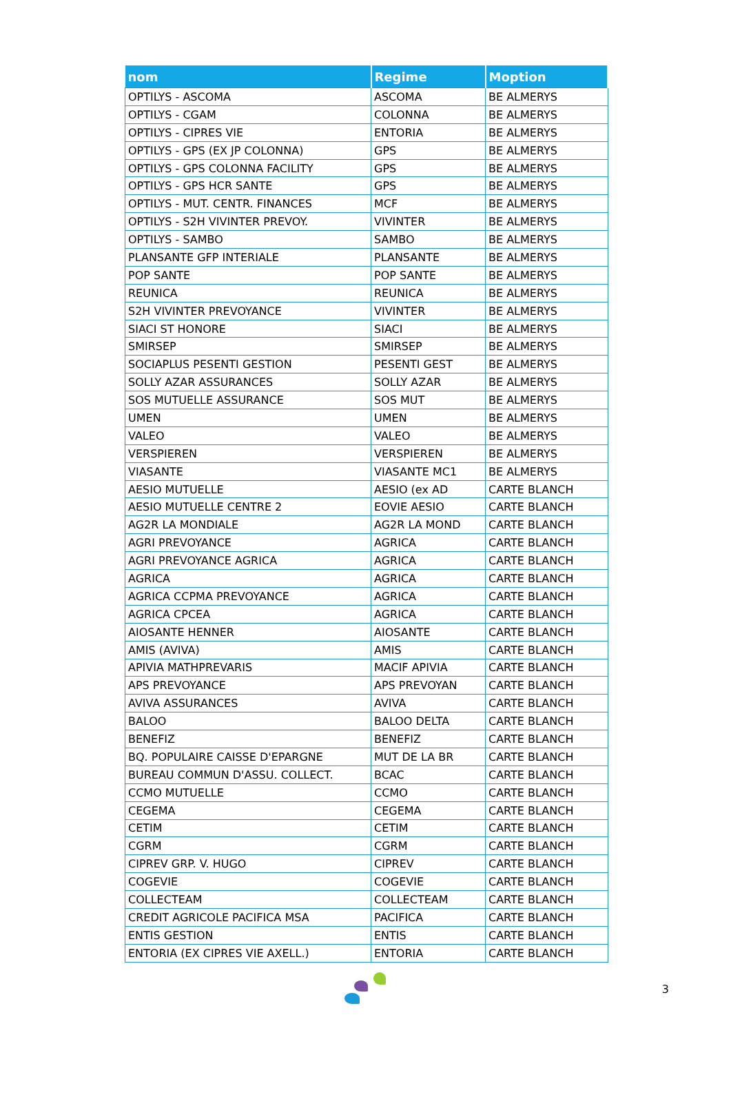| nom | Regime | Moption |
| --- | --- | --- |
| OPTILYS - ASCOMA | ASCOMA | BE ALMERYS |
| OPTILYS - CGAM | COLONNA | BE ALMERYS |
| OPTILYS - CIPRES VIE | ENTORIA | BE ALMERYS |
| OPTILYS - GPS (EX JP COLONNA) | GPS | BE ALMERYS |
| OPTILYS - GPS COLONNA FACILITY | GPS | BE ALMERYS |
| OPTILYS - GPS HCR SANTE | GPS | BE ALMERYS |
| OPTILYS - MUT. CENTR. FINANCES | MCF | BE ALMERYS |
| OPTILYS - S2H VIVINTER PREVOY. | VIVINTER | BE ALMERYS |
| OPTILYS - SAMBO | SAMBO | BE ALMERYS |
| PLANSANTE GFP INTERIALE | PLANSANTE | BE ALMERYS |
| POP SANTE | POP SANTE | BE ALMERYS |
| REUNICA | REUNICA | BE ALMERYS |
| S2H VIVINTER PREVOYANCE | VIVINTER | BE ALMERYS |
| SIACI ST HONORE | SIACI | BE ALMERYS |
| SMIRSEP | SMIRSEP | BE ALMERYS |
| SOCIAPLUS PESENTI GESTION | PESENTI GEST | BE ALMERYS |
| SOLLY AZAR ASSURANCES | SOLLY AZAR | BE ALMERYS |
| SOS MUTUELLE ASSURANCE | SOS MUT | BE ALMERYS |
| UMEN | UMEN | BE ALMERYS |
| VALEO | VALEO | BE ALMERYS |
| VERSPIEREN | VERSPIEREN | BE ALMERYS |
| VIASANTE | VIASANTE MC1 | BE ALMERYS |
| AESIO MUTUELLE | AESIO (ex AD | CARTE BLANCH |
| AESIO MUTUELLE CENTRE 2 | EOVIE AESIO | CARTE BLANCH |
| AG2R LA MONDIALE | AG2R LA MOND | CARTE BLANCH |
| AGRI PREVOYANCE | AGRICA | CARTE BLANCH |
| AGRI PREVOYANCE AGRICA | AGRICA | CARTE BLANCH |
| AGRICA | AGRICA | CARTE BLANCH |
| AGRICA CCPMA PREVOYANCE | AGRICA | CARTE BLANCH |
| AGRICA CPCEA | AGRICA | CARTE BLANCH |
| AIOSANTE HENNER | AIOSANTE | CARTE BLANCH |
| AMIS (AVIVA) | AMIS | CARTE BLANCH |
| APIVIA MATHPREVARIS | MACIF APIVIA | CARTE BLANCH |
| APS PREVOYANCE | APS PREVOYAN | CARTE BLANCH |
| AVIVA ASSURANCES | AVIVA | CARTE BLANCH |
| BALOO | BALOO DELTA | CARTE BLANCH |
| BENEFIZ | BENEFIZ | CARTE BLANCH |
| BQ. POPULAIRE CAISSE D'EPARGNE | MUT DE LA BR | CARTE BLANCH |
| BUREAU COMMUN D'ASSU. COLLECT. | BCAC | CARTE BLANCH |
| CCMO MUTUELLE | CCMO | CARTE BLANCH |
| CEGEMA | CEGEMA | CARTE BLANCH |
| CETIM | CETIM | CARTE BLANCH |
| CGRM | CGRM | CARTE BLANCH |
| CIPREV GRP. V. HUGO | CIPREV | CARTE BLANCH |
| COGEVIE | COGEVIE | CARTE BLANCH |
| COLLECTEAM | COLLECTEAM | CARTE BLANCH |
| CREDIT AGRICOLE PACIFICA MSA | PACIFICA | CARTE BLANCH |
| ENTIS GESTION | ENTIS | CARTE BLANCH |
| ENTORIA (EX CIPRES VIE AXELL.) | ENTORIA | CARTE BLANCH |
3